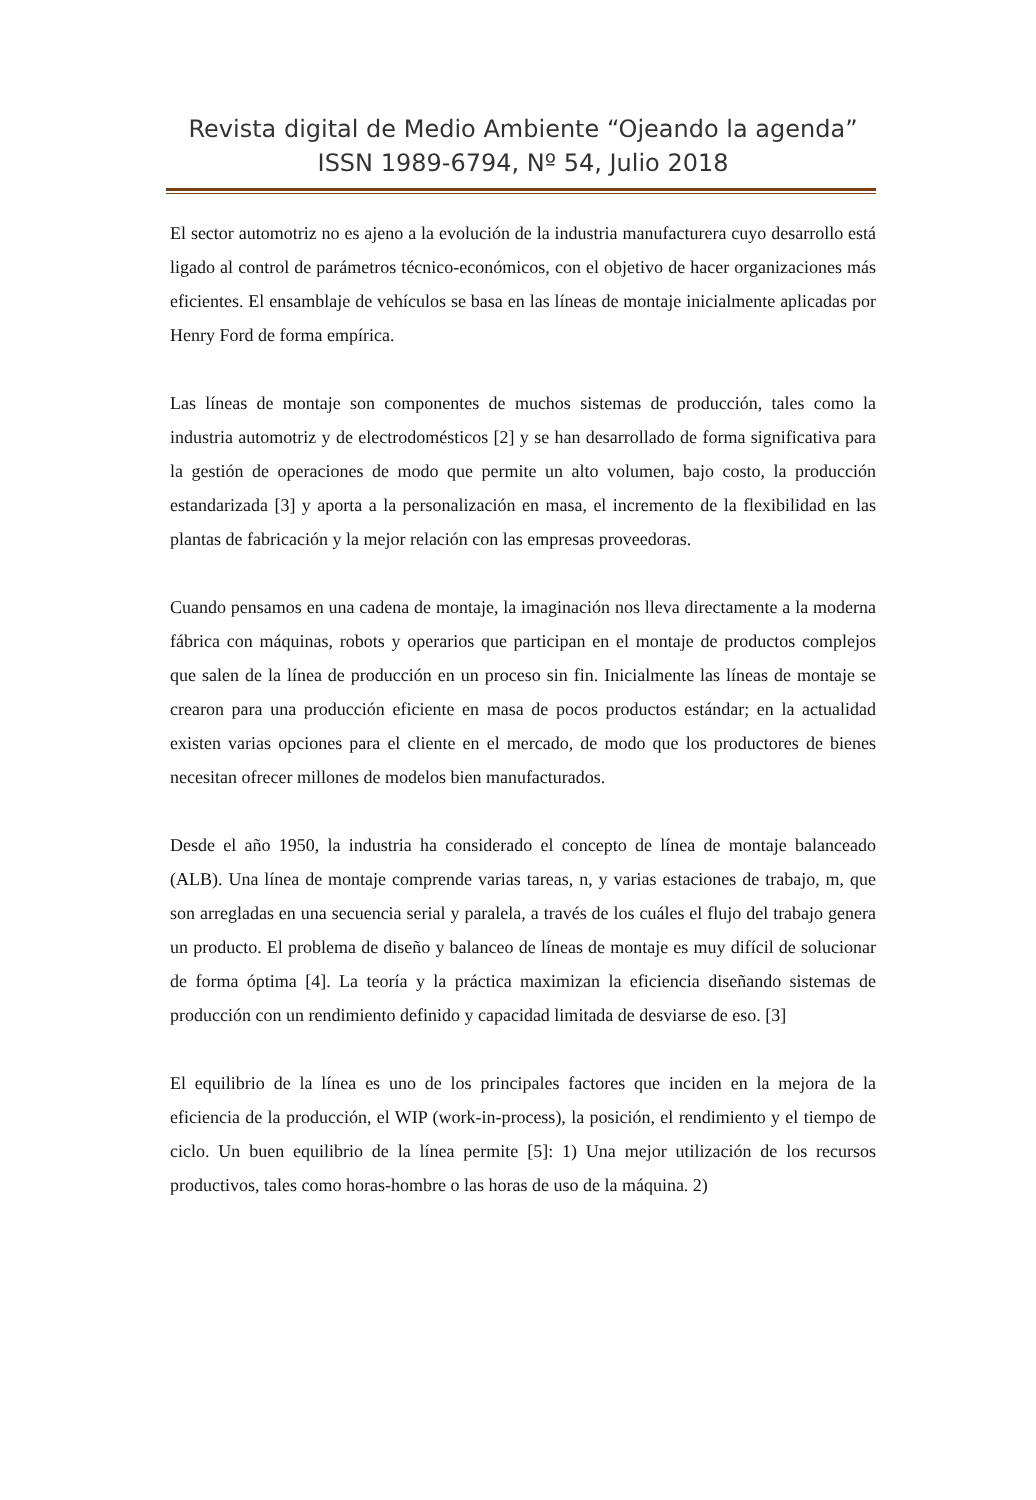Revista digital de Medio Ambiente “Ojeando la agenda”
ISSN 1989-6794, Nº 54, Julio 2018
El sector automotriz no es ajeno a la evolución de la industria manufacturera cuyo desarrollo está ligado al control de parámetros técnico-económicos, con el objetivo de hacer organizaciones más eficientes. El ensamblaje de vehículos se basa en las líneas de montaje inicialmente aplicadas por Henry Ford de forma empírica.
Las líneas de montaje son componentes de muchos sistemas de producción, tales como la industria automotriz y de electrodomésticos [2] y se han desarrollado de forma significativa para la gestión de operaciones de modo que permite un alto volumen, bajo costo, la producción estandarizada [3] y aporta a la personalización en masa, el incremento de la flexibilidad en las plantas de fabricación y la mejor relación con las empresas proveedoras.
Cuando pensamos en una cadena de montaje, la imaginación nos lleva directamente a la moderna fábrica con máquinas, robots y operarios que participan en el montaje de productos complejos que salen de la línea de producción en un proceso sin fin. Inicialmente las líneas de montaje se crearon para una producción eficiente en masa de pocos productos estándar; en la actualidad existen varias opciones para el cliente en el mercado, de modo que los productores de bienes necesitan ofrecer millones de modelos bien manufacturados.
Desde el año 1950, la industria ha considerado el concepto de línea de montaje balanceado (ALB). Una línea de montaje comprende varias tareas, n, y varias estaciones de trabajo, m, que son arregladas en una secuencia serial y paralela, a través de los cuáles el flujo del trabajo genera un producto. El problema de diseño y balanceo de líneas de montaje es muy difícil de solucionar de forma óptima [4]. La teoría y la práctica maximizan la eficiencia diseñando sistemas de producción con un rendimiento definido y capacidad limitada de desviarse de eso. [3]
El equilibrio de la línea es uno de los principales factores que inciden en la mejora de la eficiencia de la producción, el WIP (work-in-process), la posición, el rendimiento y el tiempo de ciclo. Un buen equilibrio de la línea permite [5]: 1) Una mejor utilización de los recursos productivos, tales como horas-hombre o las horas de uso de la máquina. 2)